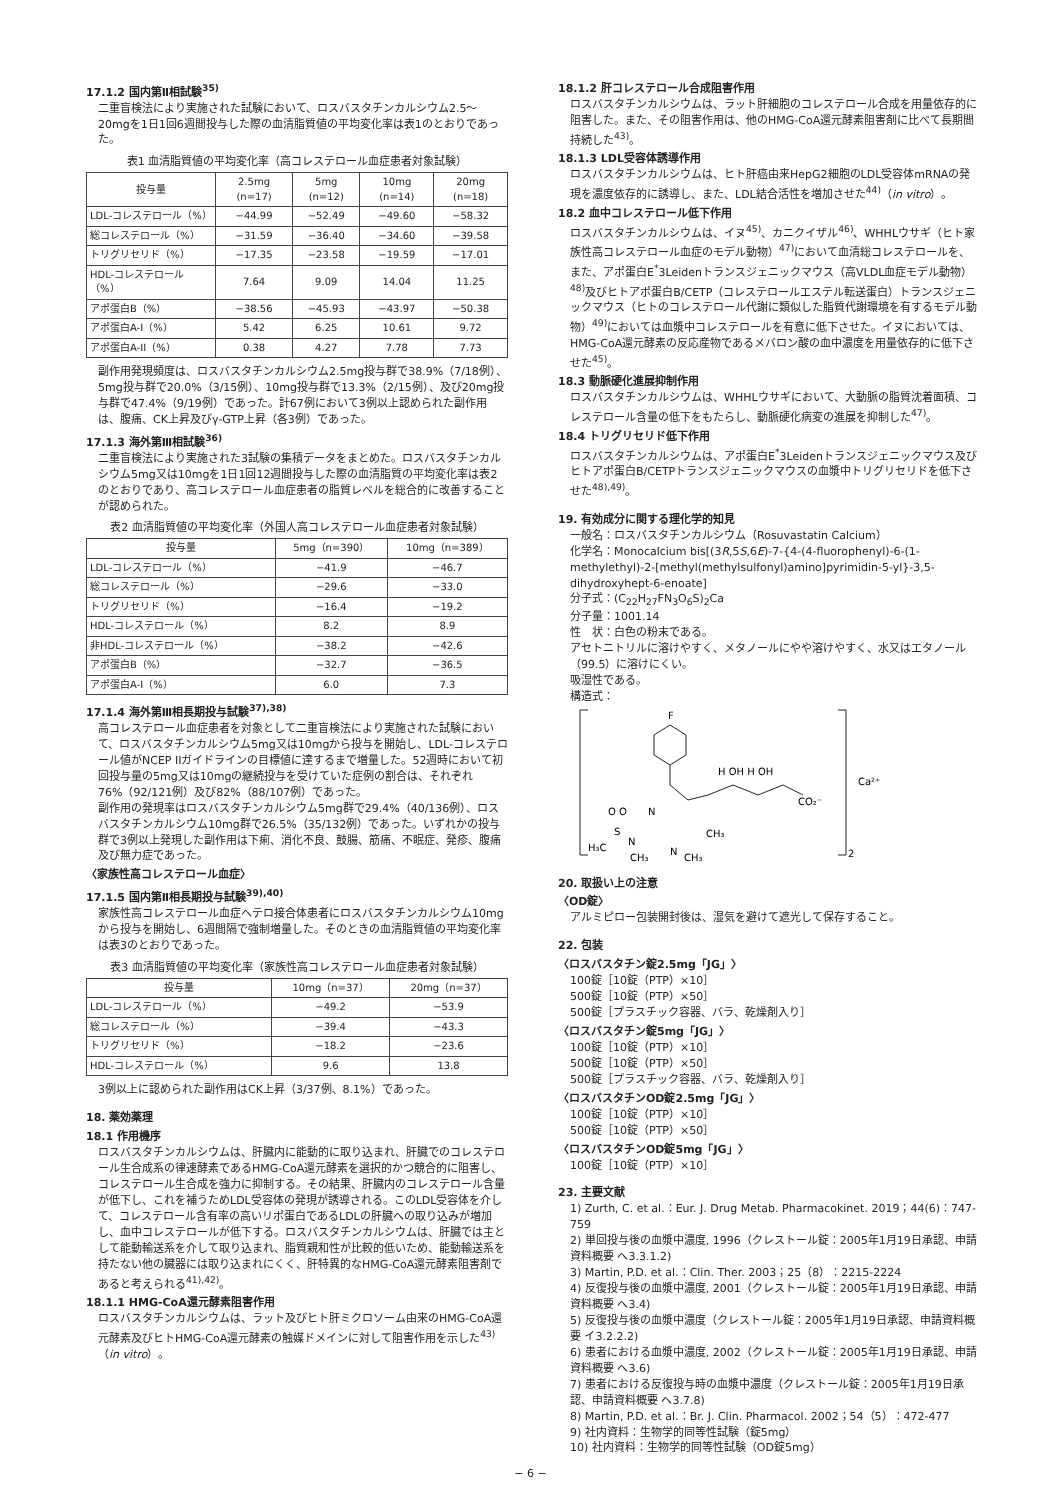17.1.2 国内第Ⅱ相試験<sup>35)</sup>
二重盲検法により実施された試験において、ロスバスタチンカルシウム2.5〜20mgを1日1回6週間投与した際の血清脂質値の平均変化率は表1のとおりであった。
表1 血清脂質値の平均変化率（高コレステロール血症患者対象試験）
| 投与量 | 2.5mg (n=17) | 5mg (n=12) | 10mg (n=14) | 20mg (n=18) |
| --- | --- | --- | --- | --- |
| LDL-コレステロール（%） | −44.99 | −52.49 | −49.60 | −58.32 |
| 総コレステロール（%） | −31.59 | −36.40 | −34.60 | −39.58 |
| トリグリセリド（%） | −17.35 | −23.58 | −19.59 | −17.01 |
| HDL-コレステロール（%） | 7.64 | 9.09 | 14.04 | 11.25 |
| アポ蛋白B（%） | −38.56 | −45.93 | −43.97 | −50.38 |
| アポ蛋白A-I（%） | 5.42 | 6.25 | 10.61 | 9.72 |
| アポ蛋白A-II（%） | 0.38 | 4.27 | 7.78 | 7.73 |
副作用発現頻度は、ロスバスタチンカルシウム2.5mg投与群で38.9%（7/18例）、5mg投与群で20.0%（3/15例）、10mg投与群で13.3%（2/15例）、及び20mg投与群で47.4%（9/19例）であった。計67例において3例以上認められた副作用は、腹痛、CK上昇及びγ-GTP上昇（各3例）であった。
17.1.3 海外第Ⅲ相試験<sup>36)</sup>
二重盲検法により実施された3試験の集積データをまとめた。ロスバスタチンカルシウム5mg又は10mgを1日1回12週間投与した際の血清脂質の平均変化率は表2のとおりであり、高コレステロール血症患者の脂質レベルを総合的に改善することが認められた。
表2 血清脂質値の平均変化率（外国人高コレステロール血症患者対象試験）
| 投与量 | 5mg（n=390） | 10mg（n=389） |
| --- | --- | --- |
| LDL-コレステロール（%） | −41.9 | −46.7 |
| 総コレステロール（%） | −29.6 | −33.0 |
| トリグリセリド（%） | −16.4 | −19.2 |
| HDL-コレステロール（%） | 8.2 | 8.9 |
| 非HDL-コレステロール（%） | −38.2 | −42.6 |
| アポ蛋白B（%） | −32.7 | −36.5 |
| アポ蛋白A-I（%） | 6.0 | 7.3 |
17.1.4 海外第Ⅲ相長期投与試験<sup>37),38)</sup>
高コレステロール血症患者を対象として二重盲検法により実施された試験において、ロスバスタチンカルシウム5mg又は10mgから投与を開始し、LDL-コレステロール値がNCEP IIガイドラインの目標値に達するまで増量した。52週時において初回投与量の5mg又は10mgの継続投与を受けていた症例の割合は、それぞれ76%（92/121例）及び82%（88/107例）であった。
副作用の発現率はロスバスタチンカルシウム5mg群で29.4%（40/136例）、ロスバスタチンカルシウム10mg群で26.5%（35/132例）であった。いずれかの投与群で3例以上発現した副作用は下痢、消化不良、鼓腸、筋痛、不眠症、発疹、腹痛及び無力症であった。
〈家族性高コレステロール血症〉
17.1.5 国内第Ⅱ相長期投与試験<sup>39),40)</sup>
家族性高コレステロール血症ヘテロ接合体患者にロスバスタチンカルシウム10mgから投与を開始し、6週間隔で強制増量した。そのときの血清脂質値の平均変化率は表3のとおりであった。
表3 血清脂質値の平均変化率（家族性高コレステロール血症患者対象試験）
| 投与量 | 10mg（n=37） | 20mg（n=37） |
| --- | --- | --- |
| LDL-コレステロール（%） | −49.2 | −53.9 |
| 総コレステロール（%） | −39.4 | −43.3 |
| トリグリセリド（%） | −18.2 | −23.6 |
| HDL-コレステロール（%） | 9.6 | 13.8 |
3例以上に認められた副作用はCK上昇（3/37例、8.1%）であった。
18. 薬効薬理
18.1 作用機序
ロスバスタチンカルシウムは、肝臓内に能動的に取り込まれ、肝臓でのコレステロール生合成系の律速酵素であるHMG-CoA還元酵素を選択的かつ競合的に阻害し、コレステロール生合成を強力に抑制する。その結果、肝臓内のコレステロール含量が低下し、これを補うためLDL受容体の発現が誘導される。このLDL受容体を介して、コレステロール含有率の高いリポ蛋白であるLDLの肝臓への取り込みが増加し、血中コレステロールが低下する。ロスバスタチンカルシウムは、肝臓では主として能動輸送系を介して取り込まれ、脂質親和性が比較的低いため、能動輸送系を持たない他の臓器には取り込まれにくく、肝特異的なHMG-CoA還元酵素阻害剤であると考えられる<sup>41),42)</sup>。
18.1.1 HMG-CoA還元酵素阻害作用
ロスバスタチンカルシウムは、ラット及びヒト肝ミクロソーム由来のHMG-CoA還元酵素及びヒトHMG-CoA還元酵素の触媒ドメインに対して阻害作用を示した<sup>43)</sup>（in vitro）。
18.1.2 肝コレステロール合成阻害作用
ロスバスタチンカルシウムは、ラット肝細胞のコレステロール合成を用量依存的に阻害した。また、その阻害作用は、他のHMG-CoA還元酵素阻害剤に比べて長期間持続した<sup>43)</sup>。
18.1.3 LDL受容体誘導作用
ロスバスタチンカルシウムは、ヒト肝癌由来HepG2細胞のLDL受容体mRNAの発現を濃度依存的に誘導し、また、LDL結合活性を増加させた<sup>44)</sup>（in vitro）。
18.2 血中コレステロール低下作用
ロスバスタチンカルシウムは、イヌ<sup>45)</sup>、カニクイザル<sup>46)</sup>、WHHLウサギ（ヒト家族性高コレステロール血症のモデル動物）<sup>47)</sup>において血清総コレステロールを、また、アポ蛋白E<sup>*</sup>3Leidenトランスジェニックマウス（高VLDL血症モデル動物）<sup>48)</sup>及びヒトアポ蛋白B/CETP（コレステロールエステル転送蛋白）トランスジェニックマウス（ヒトのコレステロール代謝に類似した脂質代謝環境を有するモデル動物）<sup>49)</sup>においては血漿中コレステロールを有意に低下させた。イヌにおいては、HMG-CoA還元酵素の反応産物であるメバロン酸の血中濃度を用量依存的に低下させた<sup>45)</sup>。
18.3 動脈硬化進展抑制作用
ロスバスタチンカルシウムは、WHHLウサギにおいて、大動脈の脂質沈着面積、コレステロール含量の低下をもたらし、動脈硬化病変の進展を抑制した<sup>47)</sup>。
18.4 トリグリセリド低下作用
ロスバスタチンカルシウムは、アポ蛋白E<sup>*</sup>3Leidenトランスジェニックマウス及びヒトアポ蛋白B/CETPトランスジェニックマウスの血漿中トリグリセリドを低下させた<sup>48),49)</sup>。
19. 有効成分に関する理化学的知見
一般名：ロスバスタチンカルシウム（Rosuvastatin Calcium）
化学名：Monocalcium bis[(3R,5S,6E)-7-{4-(4-fluorophenyl)-6-(1-methylethyl)-2-[methyl(methylsulfonyl)amino]pyrimidin-5-yl}-3,5-dihydroxyhept-6-enoate]
分子式：(C<sub>22</sub>H<sub>27</sub>FN<sub>3</sub>O<sub>6</sub>S)<sub>2</sub>Ca
分子量：1001.14
性　状：白色の粉末である。
アセトニトリルに溶けやすく、メタノールにやや溶けやすく、水又はエタノール（99.5）に溶けにくい。
吸湿性である。
構造式：
F
N
N
H₃C
O O
S
N
CH₃
CH₃
CH₃
H OH H OH
CO₂⁻
Ca²⁺
2
20. 取扱い上の注意
〈OD錠〉
アルミピロー包装開封後は、湿気を避けて遮光して保存すること。
22. 包装
〈ロスバスタチン錠2.5mg「JG」〉
100錠［10錠（PTP）×10］
500錠［10錠（PTP）×50］
500錠［プラスチック容器、バラ、乾燥剤入り］
〈ロスバスタチン錠5mg「JG」〉
100錠［10錠（PTP）×10］
500錠［10錠（PTP）×50］
500錠［プラスチック容器、バラ、乾燥剤入り］
〈ロスバスタチンOD錠2.5mg「JG」〉
100錠［10錠（PTP）×10］
500錠［10錠（PTP）×50］
〈ロスバスタチンOD錠5mg「JG」〉
100錠［10錠（PTP）×10］
23. 主要文献
1) Zurth, C. et al.：Eur. J. Drug Metab. Pharmacokinet. 2019；44(6)：747-759
2) 単回投与後の血漿中濃度, 1996（クレストール錠：2005年1月19日承認、申請資料概要 へ3.3.1.2)
3) Martin, P.D. et al.：Clin. Ther. 2003；25（8）：2215-2224
4) 反復投与後の血漿中濃度, 2001（クレストール錠：2005年1月19日承認、申請資料概要 へ3.4)
5) 反復投与後の血漿中濃度（クレストール錠：2005年1月19日承認、申請資料概要 イ3.2.2.2)
6) 患者における血漿中濃度, 2002（クレストール錠：2005年1月19日承認、申請資料概要 へ3.6)
7) 患者における反復投与時の血漿中濃度（クレストール錠：2005年1月19日承認、申請資料概要 へ3.7.8)
8) Martin, P.D. et al.：Br. J. Clin. Pharmacol. 2002；54（5）：472-477
9) 社内資料：生物学的同等性試験（錠5mg）
10) 社内資料：生物学的同等性試験（OD錠5mg）
− 6 −